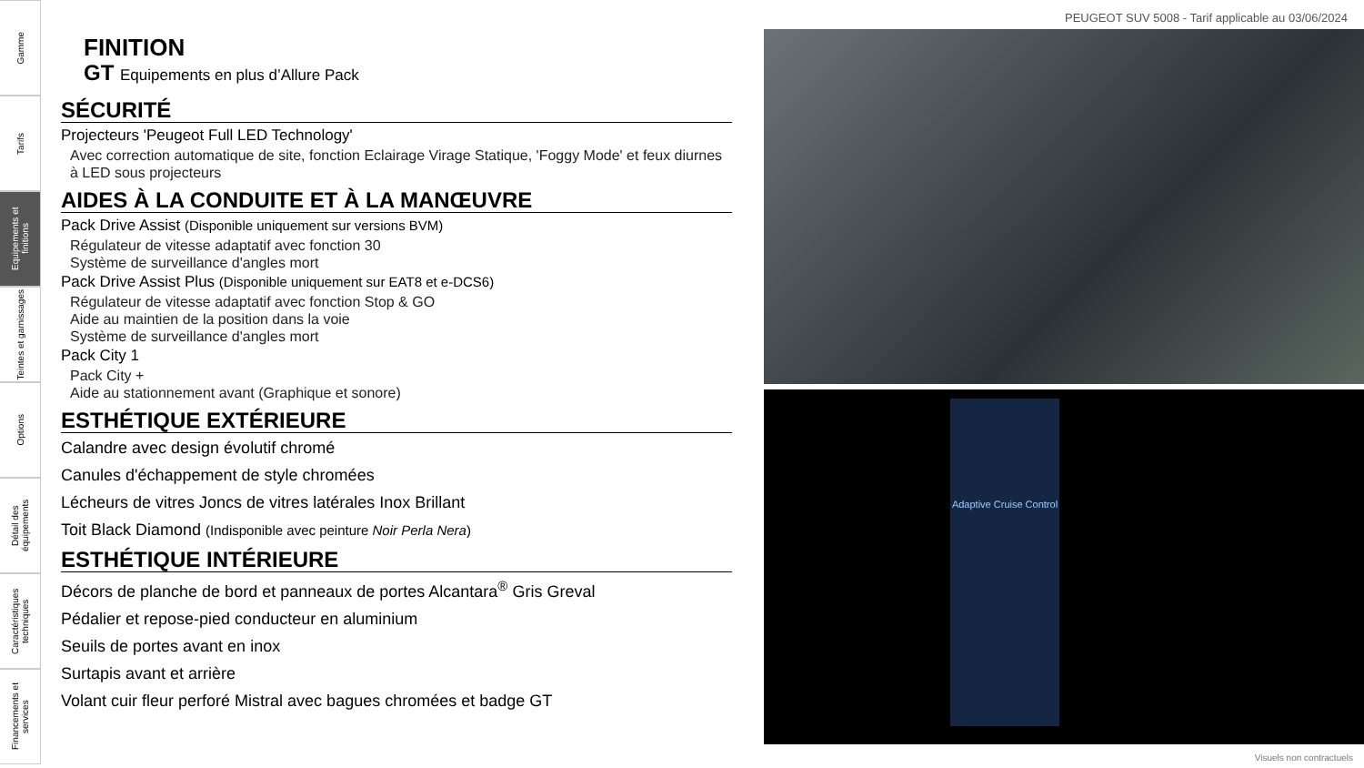Gamme
Tarifs
Equipements et finitions
Teintes et garnissages
Options
Détail des équipements
Caractéristiques techniques
Financements et services
PEUGEOT SUV 5008 - Tarif applicable au 03/06/2024
FINITION
GT Equipements en plus d’Allure Pack
SÉCURITÉ
Projecteurs 'Peugeot Full LED Technology'
Avec correction automatique de site, fonction Eclairage Virage Statique, 'Foggy Mode' et feux diurnes à LED sous projecteurs
AIDES À LA CONDUITE ET À LA MANŒUVRE
Pack Drive Assist (Disponible uniquement sur versions BVM)
Régulateur de vitesse adaptatif avec fonction 30
Système de surveillance d'angles mort
Pack Drive Assist Plus (Disponible uniquement sur EAT8 et e-DCS6)
Régulateur de vitesse adaptatif avec fonction Stop & GO
Aide au maintien de la position dans la voie
Système de surveillance d'angles mort
Pack City 1
Pack City +
Aide au stationnement avant (Graphique et sonore)
ESTHÉTIQUE EXTÉRIEURE
Calandre avec design évolutif chromé
Canules d'échappement de style chromées
Lécheurs de vitres Joncs de vitres latérales Inox Brillant
Toit Black Diamond (Indisponible avec peinture Noir Perla Nera)
ESTHÉTIQUE INTÉRIEURE
Décors de planche de bord et panneaux de portes Alcantara<sup>®</sup> Gris Greval
Pédalier et repose-pied conducteur en aluminium
Seuils de portes avant en inox
Surtapis avant et arrière
Volant cuir fleur perforé Mistral avec bagues chromées et badge GT
Adaptive Cruise Control
Visuels non contractuels